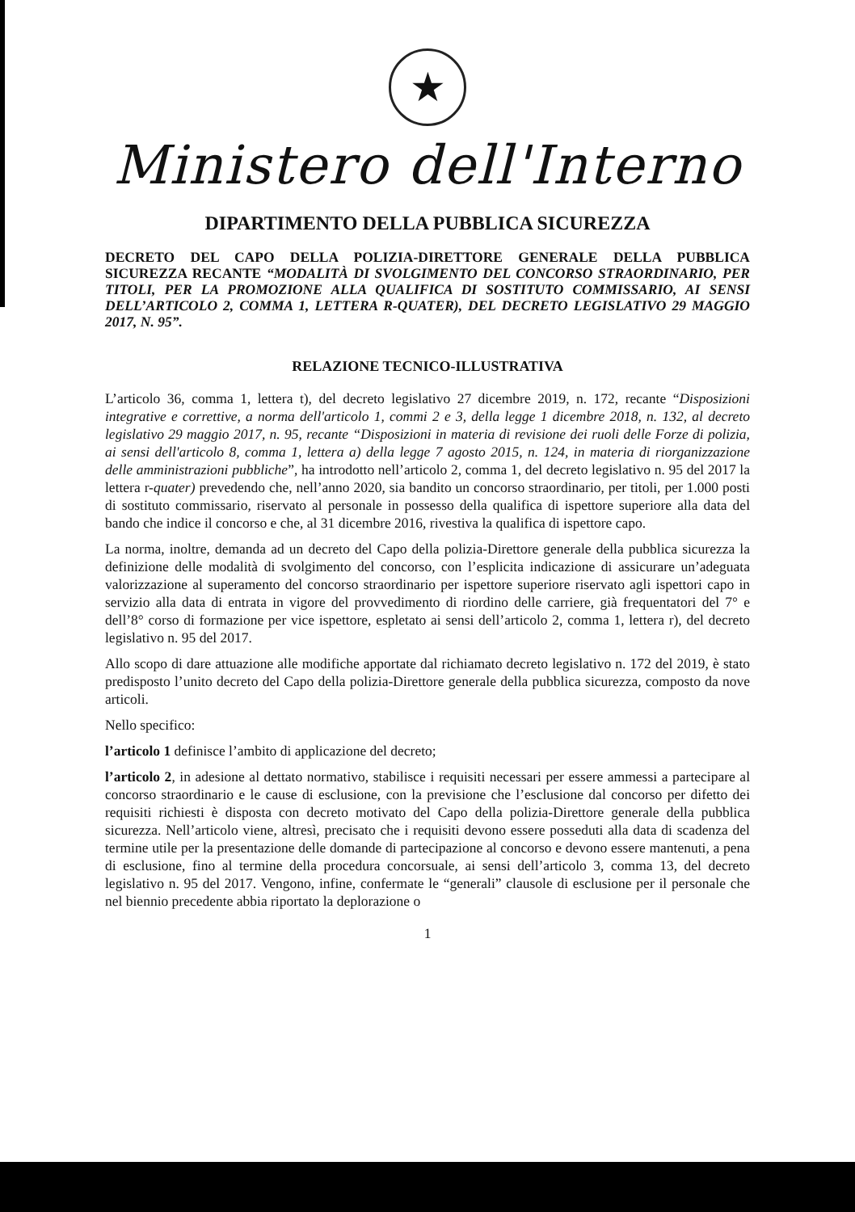★
Ministero dell'Interno
DIPARTIMENTO DELLA PUBBLICA SICUREZZA
DECRETO DEL CAPO DELLA POLIZIA-DIRETTORE GENERALE DELLA PUBBLICA SICUREZZA RECANTE “MODALITÀ DI SVOLGIMENTO DEL CONCORSO STRAORDINARIO, PER TITOLI, PER LA PROMOZIONE ALLA QUALIFICA DI SOSTITUTO COMMISSARIO, AI SENSI DELL’ARTICOLO 2, COMMA 1, LETTERA R-QUATER), DEL DECRETO LEGISLATIVO 29 MAGGIO 2017, N. 95”.
RELAZIONE TECNICO-ILLUSTRATIVA
L’articolo 36, comma 1, lettera t), del decreto legislativo 27 dicembre 2019, n. 172, recante “Disposizioni integrative e correttive, a norma dell'articolo 1, commi 2 e 3, della legge 1 dicembre 2018, n. 132, al decreto legislativo 29 maggio 2017, n. 95, recante “Disposizioni in materia di revisione dei ruoli delle Forze di polizia, ai sensi dell'articolo 8, comma 1, lettera a) della legge 7 agosto 2015, n. 124, in materia di riorganizzazione delle amministrazioni pubbliche”, ha introdotto nell’articolo 2, comma 1, del decreto legislativo n. 95 del 2017 la lettera r-quater) prevedendo che, nell’anno 2020, sia bandito un concorso straordinario, per titoli, per 1.000 posti di sostituto commissario, riservato al personale in possesso della qualifica di ispettore superiore alla data del bando che indice il concorso e che, al 31 dicembre 2016, rivestiva la qualifica di ispettore capo.
La norma, inoltre, demanda ad un decreto del Capo della polizia-Direttore generale della pubblica sicurezza la definizione delle modalità di svolgimento del concorso, con l’esplicita indicazione di assicurare un’adeguata valorizzazione al superamento del concorso straordinario per ispettore superiore riservato agli ispettori capo in servizio alla data di entrata in vigore del provvedimento di riordino delle carriere, già frequentatori del 7° e dell’8° corso di formazione per vice ispettore, espletato ai sensi dell’articolo 2, comma 1, lettera r), del decreto legislativo n. 95 del 2017.
Allo scopo di dare attuazione alle modifiche apportate dal richiamato decreto legislativo n. 172 del 2019, è stato predisposto l’unito decreto del Capo della polizia-Direttore generale della pubblica sicurezza, composto da nove articoli.
Nello specifico:
l’articolo 1 definisce l’ambito di applicazione del decreto;
l’articolo 2, in adesione al dettato normativo, stabilisce i requisiti necessari per essere ammessi a partecipare al concorso straordinario e le cause di esclusione, con la previsione che l’esclusione dal concorso per difetto dei requisiti richiesti è disposta con decreto motivato del Capo della polizia-Direttore generale della pubblica sicurezza. Nell’articolo viene, altresì, precisato che i requisiti devono essere posseduti alla data di scadenza del termine utile per la presentazione delle domande di partecipazione al concorso e devono essere mantenuti, a pena di esclusione, fino al termine della procedura concorsuale, ai sensi dell’articolo 3, comma 13, del decreto legislativo n. 95 del 2017. Vengono, infine, confermate le “generali” clausole di esclusione per il personale che nel biennio precedente abbia riportato la deplorazione o
1